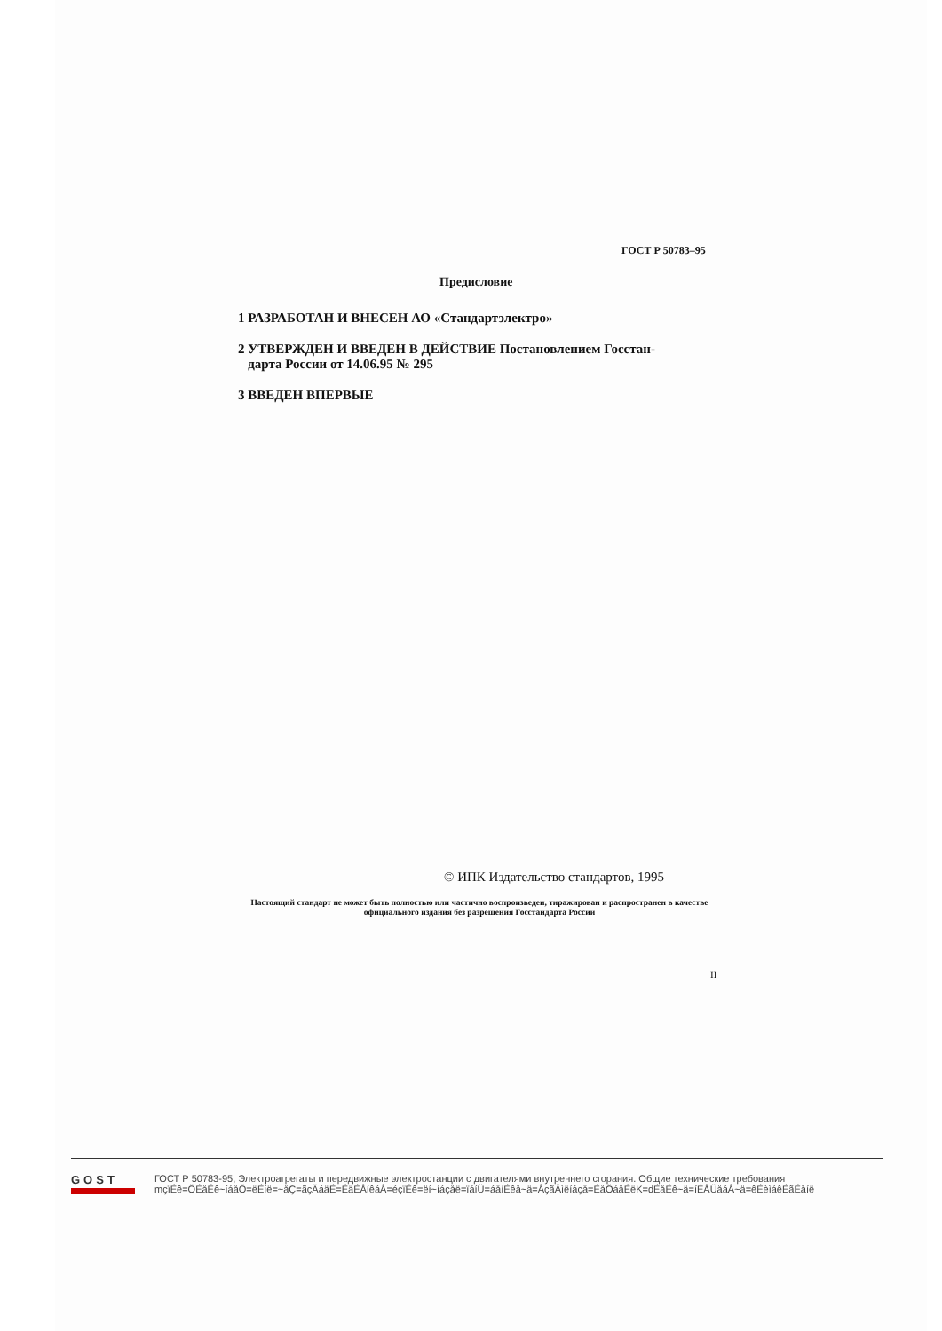ГОСТ Р 50783–95
Предисловие
1 РАЗРАБОТАН И ВНЕСЕН АО «Стандартэлектро»
2 УТВЕРЖДЕН И ВВЕДЕН В ДЕЙСТВИЕ Постановлением Госстан-
дарта России от 14.06.95 № 295
3 ВВЕДЕН ВПЕРВЫЕ
© ИПК Издательство стандартов, 1995
Настоящий стандарт не может быть полностью или частично воспроизведен, тиражирован и распространен в качестве официального издания без разрешения Госстандарта России
II
GOST
ГОСТ Р 50783-95, Электроагрегаты и передвижные электростанции с двигателями внутреннего сгорания. Общие технические требования
mçïÉê=ÖÉåÉê~íáåÖ=ëÉíë=~åÇ=ãçÄáäÉ=ÉäÉÅíêáÅ=éçïÉê=ëí~íáçåë=ïáíÜ=áåíÉêå~ä=ÅçãÄìëíáçå=ÉåÖáåÉëK=dÉåÉê~ä=íÉÅÜåáÅ~ä=êÉèìáêÉãÉåíë